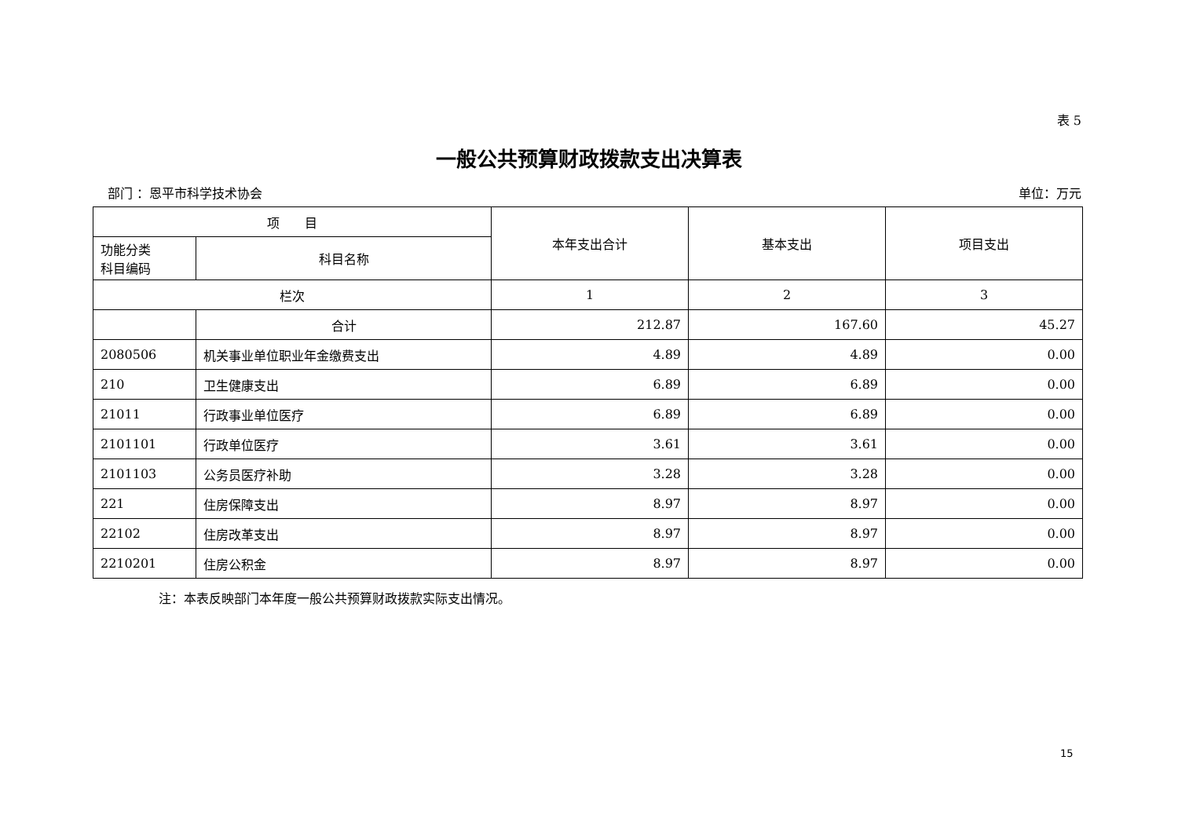表 5
一般公共预算财政拨款支出决算表
部门 ：恩平市科学技术协会 单位：万元
| 项 目 | | 本年支出合计 | 基本支出 | 项目支出 |
| --- | --- | --- | --- | --- |
| 功能分类 科目编码 | 科目名称 | | | |
| 栏次 | | 1 | 2 | 3 |
| | 合计 | 212.87 | 167.60 | 45.27 |
| 2080506 | 机关事业单位职业年金缴费支出 | 4.89 | 4.89 | 0.00 |
| 210 | 卫生健康支出 | 6.89 | 6.89 | 0.00 |
| 21011 | 行政事业单位医疗 | 6.89 | 6.89 | 0.00 |
| 2101101 | 行政单位医疗 | 3.61 | 3.61 | 0.00 |
| 2101103 | 公务员医疗补助 | 3.28 | 3.28 | 0.00 |
| 221 | 住房保障支出 | 8.97 | 8.97 | 0.00 |
| 22102 | 住房改革支出 | 8.97 | 8.97 | 0.00 |
| 2210201 | 住房公积金 | 8.97 | 8.97 | 0.00 |
注：本表反映部门本年度一般公共预算财政拨款实际支出情况。
15